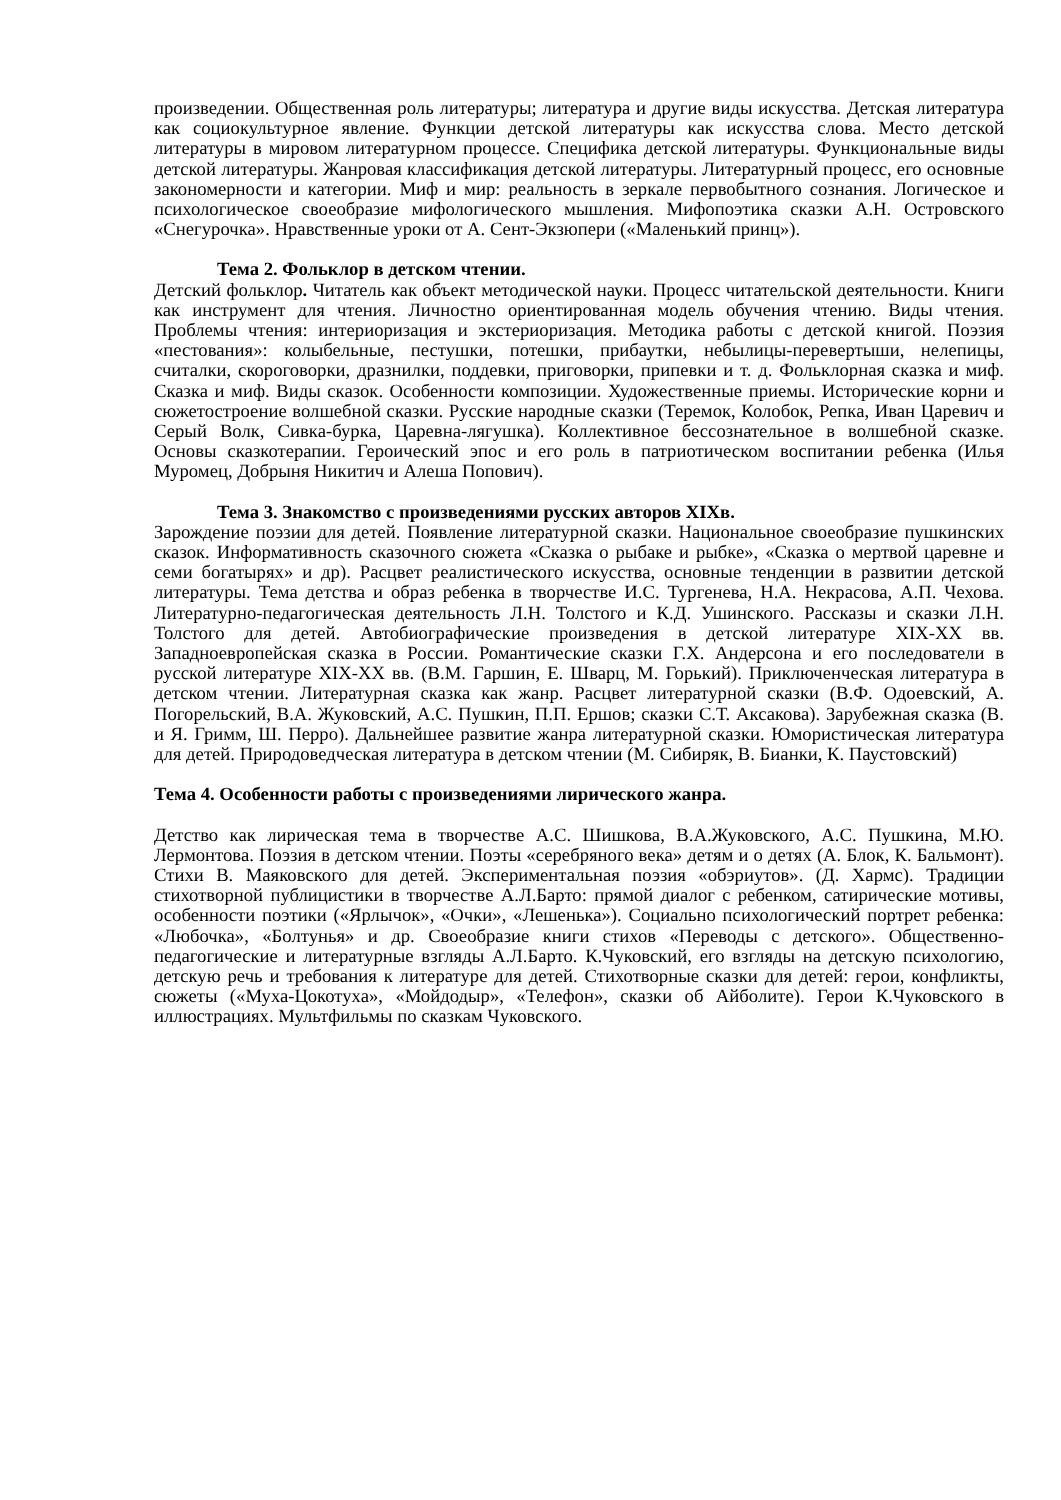произведении. Общественная роль литературы; литература и другие виды искусства. Детская литература как социокультурное явление. Функции детской литературы как искусства слова. Место детской литературы в мировом литературном процессе. Специфика детской литературы. Функциональные виды детской литературы. Жанровая классификация детской литературы. Литературный процесс, его основные закономерности и категории. Миф и мир: реальность в зеркале первобытного сознания. Логическое и психологическое своеобразие мифологического мышления. Мифопоэтика сказки А.Н. Островского «Снегурочка». Нравственные уроки от А. Сент-Экзюпери («Маленький принц»).
Тема 2. Фольклор в детском чтении.
Детский фольклор. Читатель как объект методической науки. Процесс читательской деятельности. Книги как инструмент для чтения. Личностно ориентированная модель обучения чтению. Виды чтения. Проблемы чтения: интериоризация и экстериоризация. Методика работы с детской книгой. Поэзия «пестования»: колыбельные, пестушки, потешки, прибаутки, небылицы-перевертыши, нелепицы, считалки, скороговорки, дразнилки, поддевки, приговорки, припевки и т. д. Фольклорная сказка и миф. Сказка и миф. Виды сказок. Особенности композиции. Художественные приемы. Исторические корни и сюжетостроение волшебной сказки. Русские народные сказки (Теремок, Колобок, Репка, Иван Царевич и Серый Волк, Сивка-бурка, Царевна-лягушка). Коллективное бессознательное в волшебной сказке. Основы сказкотерапии. Героический эпос и его роль в патриотическом воспитании ребенка (Илья Муромец, Добрыня Никитич и Алеша Попович).
Тема 3. Знакомство с произведениями русских авторов XIXв.
Зарождение поэзии для детей. Появление литературной сказки. Национальное своеобразие пушкинских сказок. Информативность сказочного сюжета «Сказка о рыбаке и рыбке», «Сказка о мертвой царевне и семи богатырях» и др). Расцвет реалистического искусства, основные тенденции в развитии детской литературы. Тема детства и образ ребенка в творчестве И.С. Тургенева, Н.А. Некрасова, А.П. Чехова. Литературно-педагогическая деятельность Л.Н. Толстого и К.Д. Ушинского. Рассказы и сказки Л.Н. Толстого для детей. Автобиографические произведения в детской литературе XIX-XX вв. Западноевропейская сказка в России. Романтические сказки Г.Х. Андерсона и его последователи в русской литературе XIX-XX вв. (В.М. Гаршин, Е. Шварц, М. Горький). Приключенческая литература в детском чтении. Литературная сказка как жанр. Расцвет литературной сказки (В.Ф. Одоевский, А. Погорельский, В.А. Жуковский, А.С. Пушкин, П.П. Ершов; сказки С.Т. Аксакова). Зарубежная сказка (В. и Я. Гримм, Ш. Перро). Дальнейшее развитие жанра литературной сказки. Юмористическая литература для детей. Природоведческая литература в детском чтении (М. Сибиряк, В. Бианки, К. Паустовский)
Тема 4. Особенности работы с произведениями лирического жанра.
Детство как лирическая тема в творчестве А.С. Шишкова, В.А.Жуковского, А.С. Пушкина, М.Ю. Лермонтова. Поэзия в детском чтении. Поэты «серебряного века» детям и о детях (А. Блок, К. Бальмонт). Стихи В. Маяковского для детей. Экспериментальная поэзия «обэриутов». (Д. Хармс). Традиции стихотворной публицистики в творчестве А.Л.Барто: прямой диалог с ребенком, сатирические мотивы, особенности поэтики («Ярлычок», «Очки», «Лешенька»). Социально психологический портрет ребенка: «Любочка», «Болтунья» и др. Своеобразие книги стихов «Переводы с детского». Общественно-педагогические и литературные взгляды А.Л.Барто. К.Чуковский, его взгляды на детскую психологию, детскую речь и требования к литературе для детей. Стихотворные сказки для детей: герои, конфликты, сюжеты («Муха-Цокотуха», «Мойдодыр», «Телефон», сказки об Айболите). Герои К.Чуковского в иллюстрациях. Мультфильмы по сказкам Чуковского.